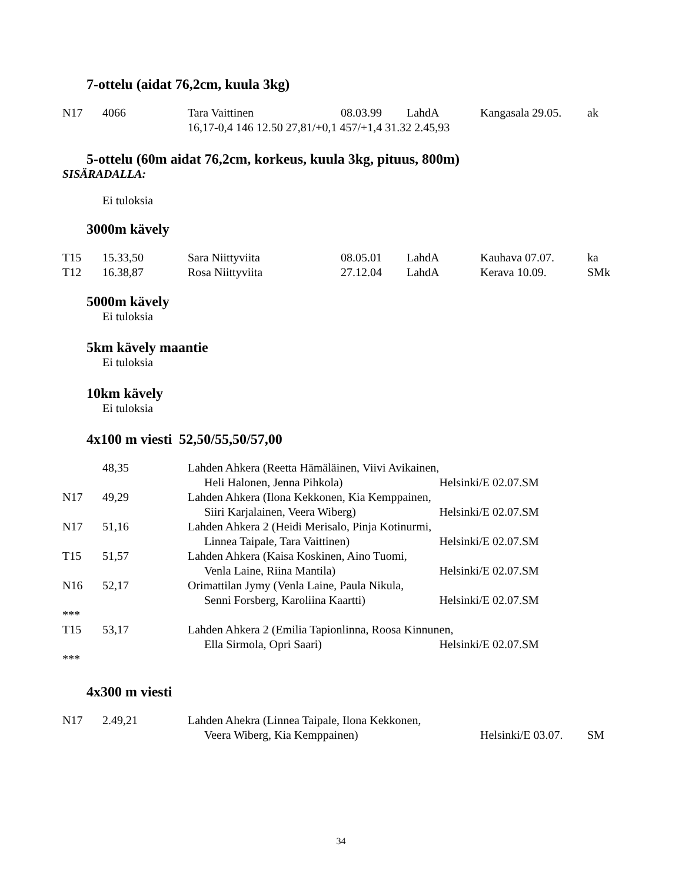7-ottelu (aidat 76,2cm, kuula 3kg)
| N17 | 4066 | Tara Vaittinen | 08.03.99 | LahdA | Kangasala 29.05. | ak |
| | | 16,17-0,4 146 12.50 27,81/+0,1 457/+1,4 31.32 2.45,93 | | | | |
5-ottelu (60m aidat 76,2cm, korkeus, kuula 3kg, pituus, 800m)
SISÄRADALLA:
Ei tuloksia
3000m kävely
| T15 | 15.33,50 | Sara Niittyviita | 08.05.01 | LahdA | Kauhava 07.07. | ka |
| T12 | 16.38,87 | Rosa Niittyviita | 27.12.04 | LahdA | Kerava 10.09. | SMk |
5000m kävely
Ei tuloksia
5km kävely maantie
Ei tuloksia
10km kävely
Ei tuloksia
4x100 m viesti 52,50/55,50/57,00
| | 48,35 | Lahden Ahkera (Reetta Hämäläinen, Viivi Avikainen, | | |
| | | Heli Halonen, Jenna Pihkola) | Helsinki/E 02.07. | SM |
| N17 | 49,29 | Lahden Ahkera (Ilona Kekkonen, Kia Kemppainen, | | |
| | | Siiri Karjalainen, Veera Wiberg) | Helsinki/E 02.07. | SM |
| N17 | 51,16 | Lahden Ahkera 2 (Heidi Merisalo, Pinja Kotinurmi, | | |
| | | Linnea Taipale, Tara Vaittinen) | Helsinki/E 02.07. | SM |
| T15 | 51,57 | Lahden Ahkera (Kaisa Koskinen, Aino Tuomi, | | |
| | | Venla Laine, Riina Mantila) | Helsinki/E 02.07. | SM |
| N16 | 52,17 | Orimattilan Jymy (Venla Laine, Paula Nikula, | | |
| | | Senni Forsberg, Karoliina Kaartti) | Helsinki/E 02.07. | SM |
| *** | | | | |
| T15 | 53,17 | Lahden Ahkera 2 (Emilia Tapionlinna, Roosa Kinnunen, | | |
| | | Ella Sirmola, Opri Saari) | Helsinki/E 02.07. | SM |
| *** | | | | |
4x300 m viesti
| N17 | 2.49,21 | Lahden Ahekra (Linnea Taipale, Ilona Kekkonen, | | |
| | | Veera Wiberg, Kia Kemppainen) | Helsinki/E 03.07. | SM |
34